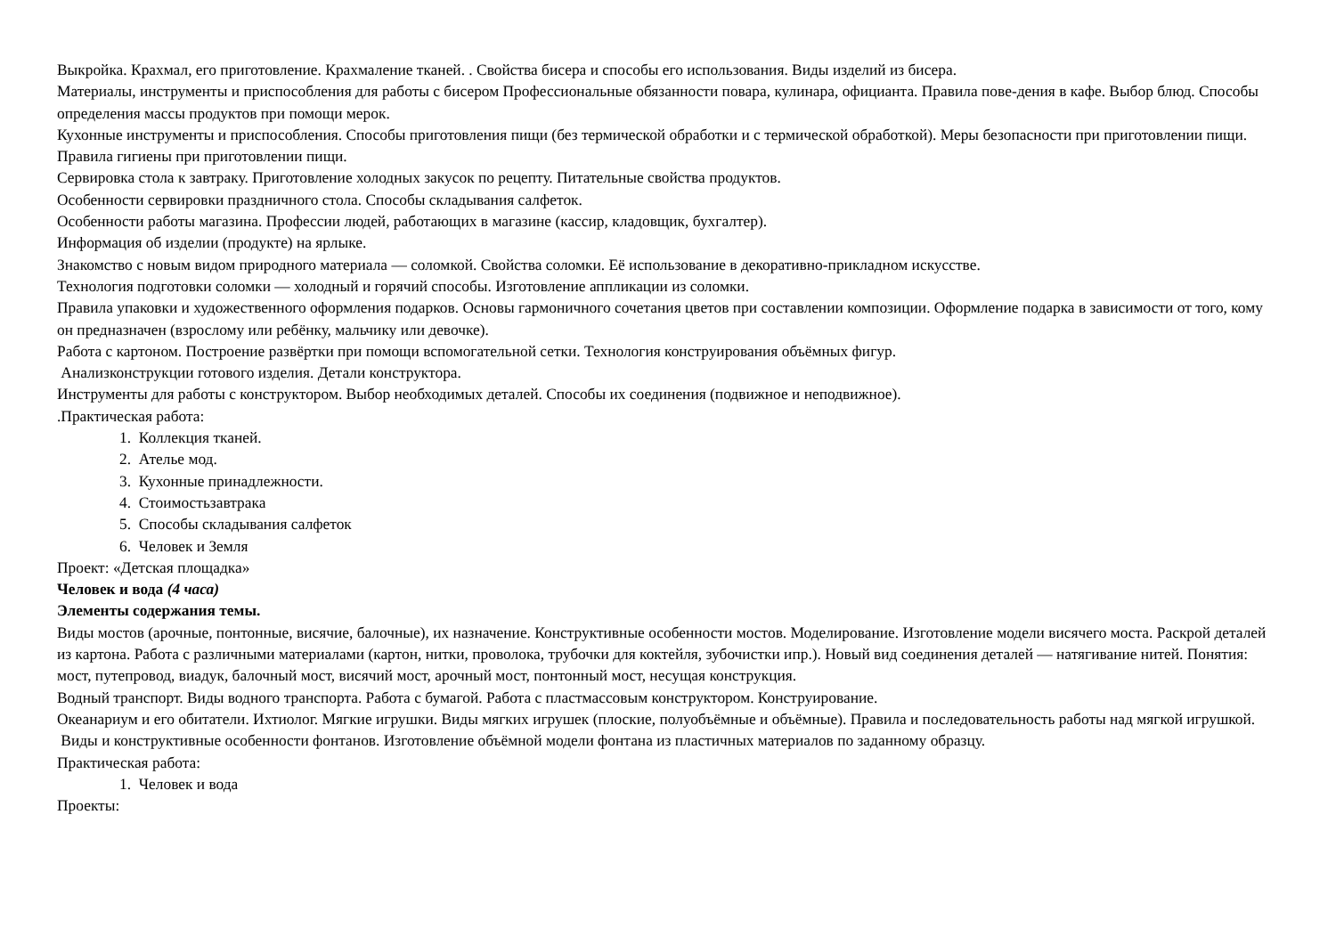Выкройка. Крахмал, его приготовление. Крахмаление тканей. . Свойства бисера и способы его использования. Виды изделий из бисера.
Материалы, инструменты и приспособления для работы с бисером Профессиональные обязанности повара, кулинара, официанта. Правила пове-дения в кафе. Выбор блюд. Способы определения массы продуктов при помощи мерок.
Кухонные инструменты и приспособления. Способы приготовления пищи (без термической обработки и с термической обработкой). Меры безопасности при приготовлении пищи. Правила гигиены при приготовлении пищи.
Сервировка стола к завтраку. Приготовление холодных закусок по рецепту. Питательные свойства продуктов.
Особенности сервировки праздничного стола. Способы складывания салфеток.
Особенности работы магазина. Профессии людей, работающих в магазине (кассир, кладовщик, бухгалтер).
Информация об изделии (продукте) на ярлыке.
Знакомство с новым видом природного материала — соломкой. Свойства соломки. Её использование в декоративно-прикладном искусстве.
Технология подготовки соломки — холодный и горячий способы. Изготовление аппликации из соломки.
Правила упаковки и художественного оформления подарков. Основы гармоничного сочетания цветов при составлении композиции. Оформление подарка в зависимости от того, кому он предназначен (взрослому или ребёнку, мальчику или девочке).
Работа с картоном. Построение развёртки при помощи вспомогательной сетки. Технология конструирования объёмных фигур.
Анализконструкции готового изделия. Детали конструктора.
Инструменты для работы с конструктором. Выбор необходимых деталей. Способы их соединения (подвижное и неподвижное).
.Практическая работа:
1. Коллекция тканей.
2. Ателье мод.
3. Кухонные принадлежности.
4. Стоимостьзавтрака
5. Способы складывания салфеток
6. Человек и Земля
Проект: «Детская площадка»
Человек и вода (4 часа)
Элементы содержания темы.
Виды мостов (арочные, понтонные, висячие, балочные), их назначение. Конструктивные особенности мостов. Моделирование. Изготовление модели висячего моста. Раскрой деталей из картона. Работа с различными материалами (картон, нитки, проволока, трубочки для коктейля, зубочистки ипр.). Новый вид соединения деталей — натягивание нитей. Понятия: мост, путепровод, виадук, балочный мост, висячий мост, арочный мост, понтонный мост, несущая конструкция.
Водный транспорт. Виды водного транспорта. Работа с бумагой. Работа с пластмассовым конструктором. Конструирование.
Океанариум и его обитатели. Ихтиолог. Мягкие игрушки. Виды мягких игрушек (плоские, полуобъёмные и объёмные). Правила и последовательность работы над мягкой игрушкой.
Виды и конструктивные особенности фонтанов. Изготовление объёмной модели фонтана из пластичных материалов по заданному образцу.
Практическая работа:
1. Человек и вода
Проекты: